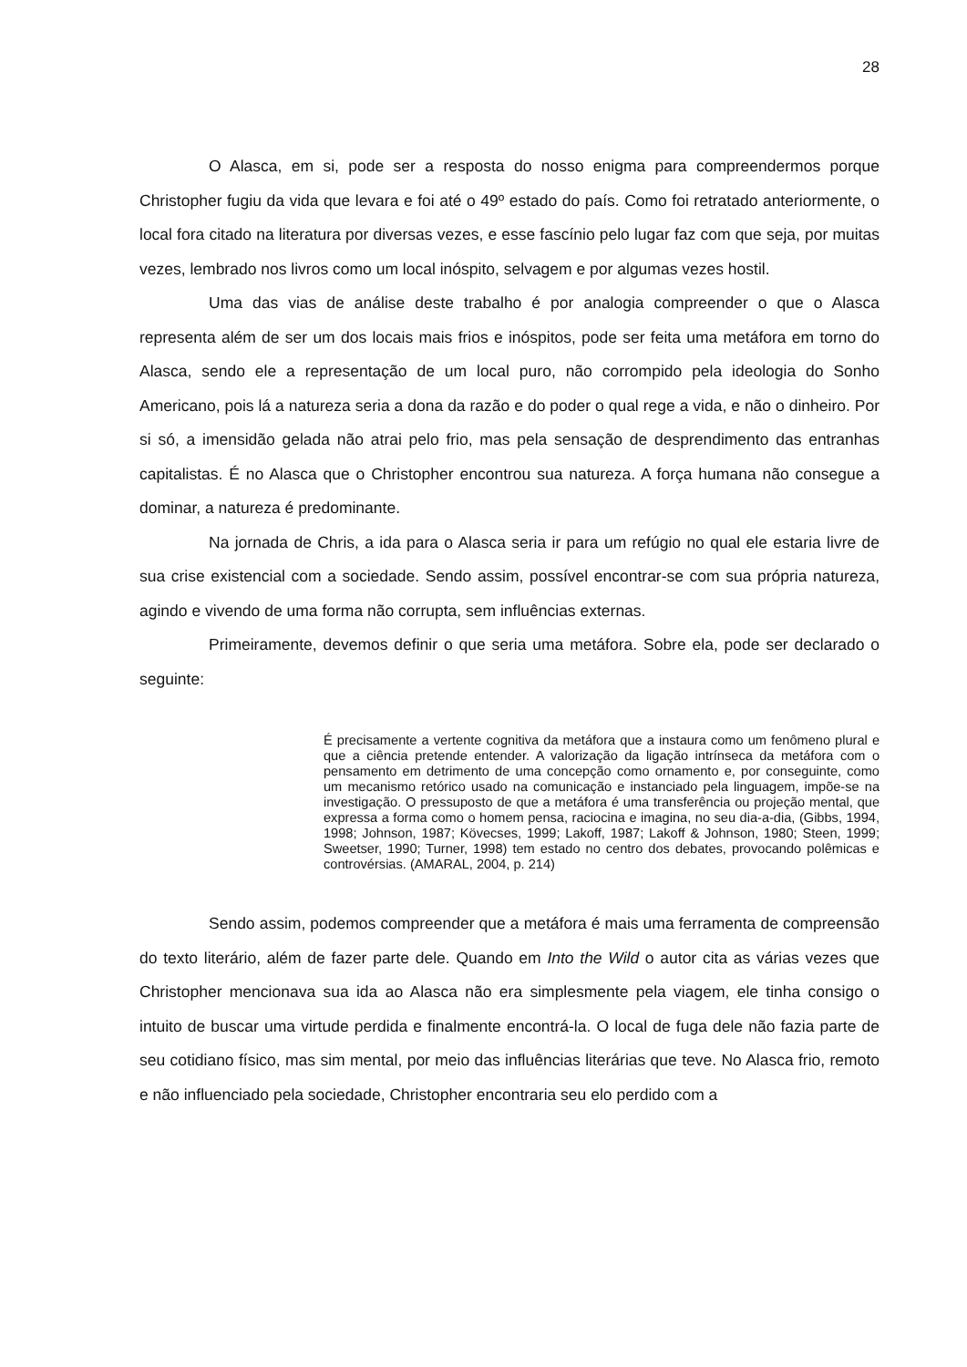28
O Alasca, em si, pode ser a resposta do nosso enigma para compreendermos porque Christopher fugiu da vida que levara e foi até o 49º estado do país. Como foi retratado anteriormente, o local fora citado na literatura por diversas vezes, e esse fascínio pelo lugar faz com que seja, por muitas vezes, lembrado nos livros como um local inóspito, selvagem e por algumas vezes hostil.
Uma das vias de análise deste trabalho é por analogia compreender o que o Alasca representa além de ser um dos locais mais frios e inóspitos, pode ser feita uma metáfora em torno do Alasca, sendo ele a representação de um local puro, não corrompido pela ideologia do Sonho Americano, pois lá a natureza seria a dona da razão e do poder o qual rege a vida, e não o dinheiro. Por si só, a imensidão gelada não atrai pelo frio, mas pela sensação de desprendimento das entranhas capitalistas. É no Alasca que o Christopher encontrou sua natureza. A força humana não consegue a dominar, a natureza é predominante.
Na jornada de Chris, a ida para o Alasca seria ir para um refúgio no qual ele estaria livre de sua crise existencial com a sociedade. Sendo assim, possível encontrar-se com sua própria natureza, agindo e vivendo de uma forma não corrupta, sem influências externas.
Primeiramente, devemos definir o que seria uma metáfora. Sobre ela, pode ser declarado o seguinte:
É precisamente a vertente cognitiva da metáfora que a instaura como um fenômeno plural e que a ciência pretende entender. A valorização da ligação intrínseca da metáfora com o pensamento em detrimento de uma concepção como ornamento e, por conseguinte, como um mecanismo retórico usado na comunicação e instanciado pela linguagem, impõe-se na investigação. O pressuposto de que a metáfora é uma transferência ou projeção mental, que expressa a forma como o homem pensa, raciocina e imagina, no seu dia-a-dia, (Gibbs, 1994, 1998; Johnson, 1987; Kövecses, 1999; Lakoff, 1987; Lakoff & Johnson, 1980; Steen, 1999; Sweetser, 1990; Turner, 1998) tem estado no centro dos debates, provocando polêmicas e controvérsias. (AMARAL, 2004, p. 214)
Sendo assim, podemos compreender que a metáfora é mais uma ferramenta de compreensão do texto literário, além de fazer parte dele. Quando em Into the Wild o autor cita as várias vezes que Christopher mencionava sua ida ao Alasca não era simplesmente pela viagem, ele tinha consigo o intuito de buscar uma virtude perdida e finalmente encontrá-la. O local de fuga dele não fazia parte de seu cotidiano físico, mas sim mental, por meio das influências literárias que teve. No Alasca frio, remoto e não influenciado pela sociedade, Christopher encontraria seu elo perdido com a